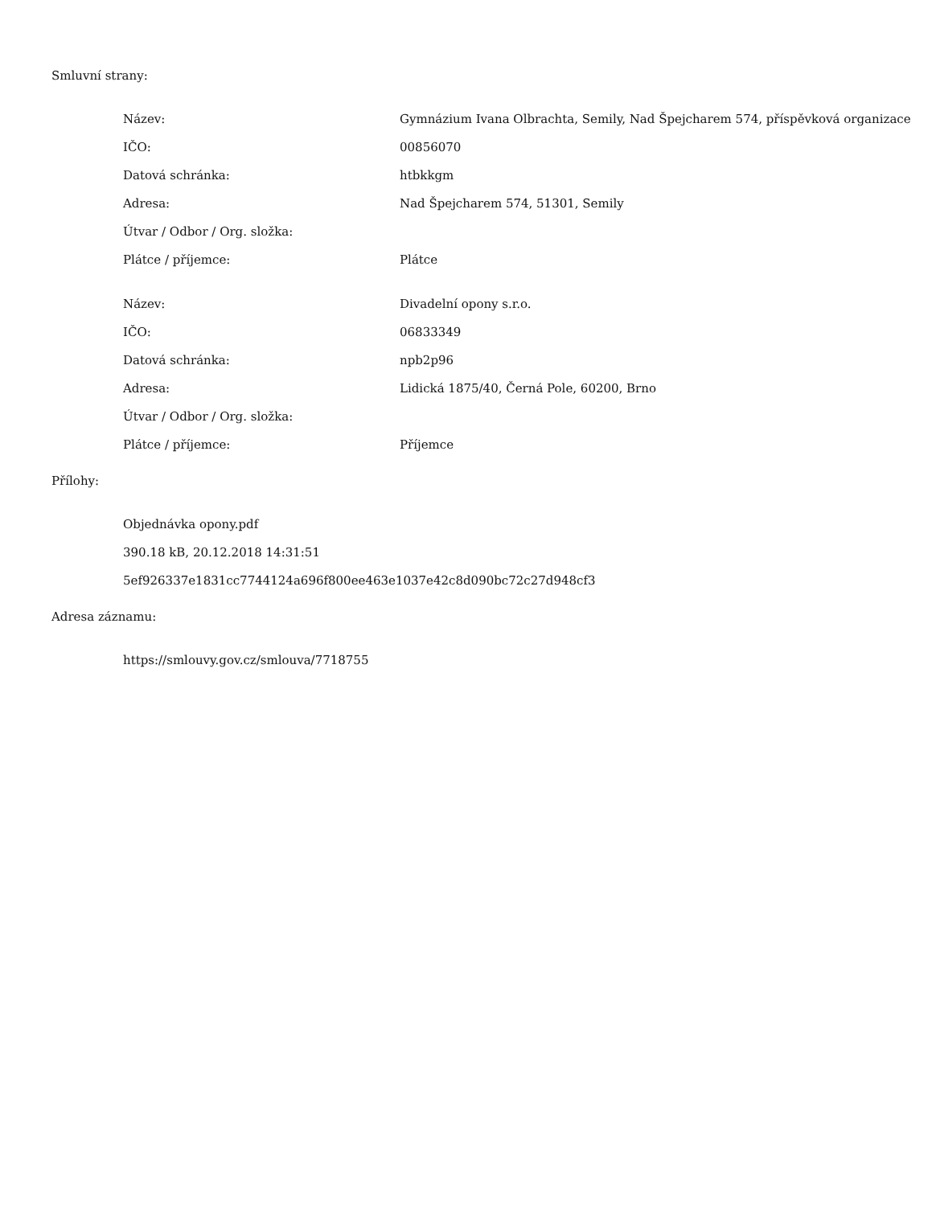Smluvní strany:
| Název: | Gymnázium Ivana Olbrachta, Semily, Nad Špejcharem 574, příspěvková organizace |
| IČO: | 00856070 |
| Datová schránka: | htbkkgm |
| Adresa: | Nad Špejcharem 574, 51301, Semily |
| Útvar / Odbor / Org. složka: | |
| Plátce / příjemce: | Plátce |
| Název: | Divadelní opony s.r.o. |
| IČO: | 06833349 |
| Datová schránka: | npb2p96 |
| Adresa: | Lidická 1875/40, Černá Pole, 60200, Brno |
| Útvar / Odbor / Org. složka: | |
| Plátce / příjemce: | Příjemce |
Přílohy:
Objednávka opony.pdf
390.18 kB, 20.12.2018 14:31:51
5ef926337e1831cc7744124a696f800ee463e1037e42c8d090bc72c27d948cf3
Adresa záznamu:
https://smlouvy.gov.cz/smlouva/7718755